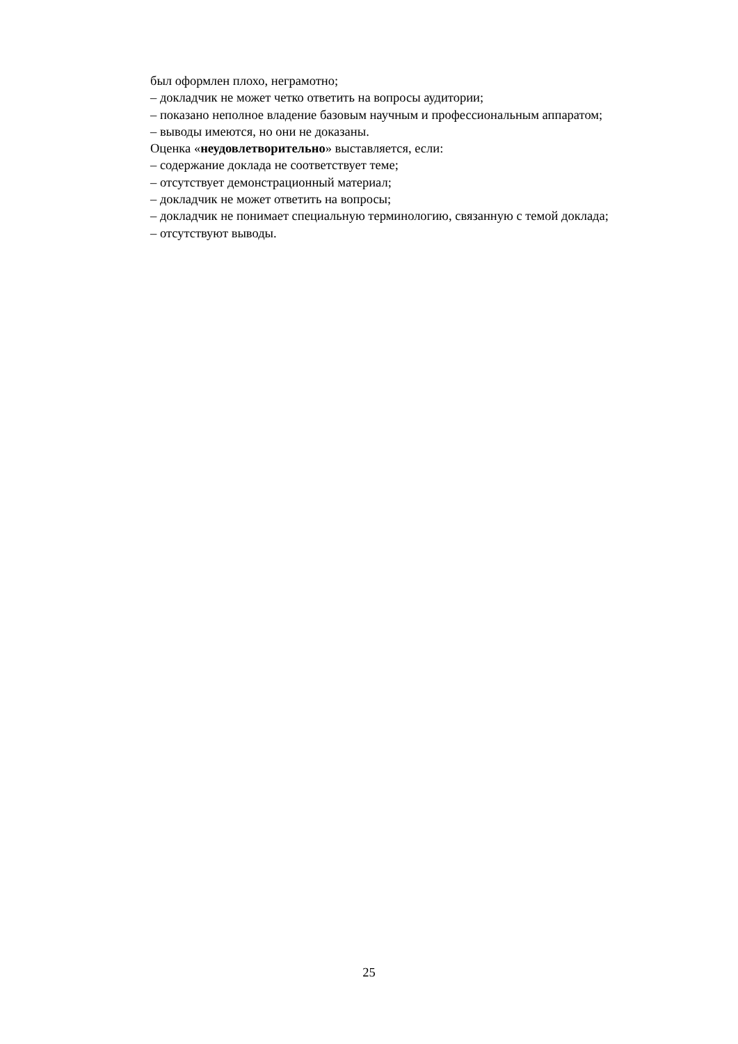был оформлен плохо, неграмотно;
– докладчик не может четко ответить на вопросы аудитории;
– показано неполное владение базовым научным и профессиональным аппаратом;
– выводы имеются, но они не доказаны.
Оценка «неудовлетворительно» выставляется, если:
– содержание доклада не соответствует теме;
– отсутствует демонстрационный материал;
– докладчик не может ответить на вопросы;
– докладчик не понимает специальную терминологию, связанную с темой доклада;
– отсутствуют выводы.
25